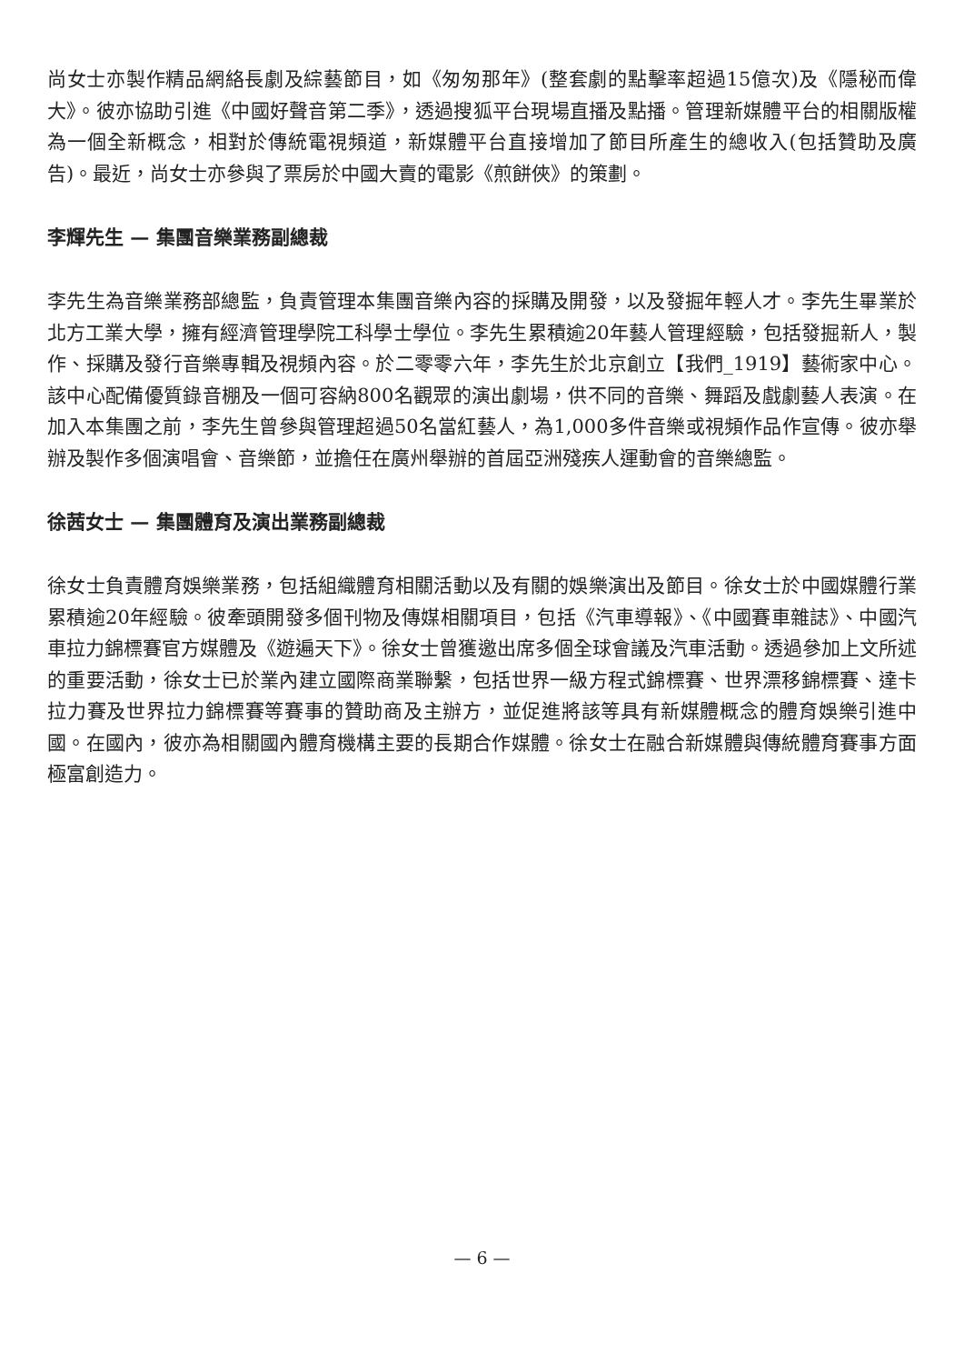尚女士亦製作精品網絡長劇及綜藝節目，如《匆匆那年》(整套劇的點擊率超過15億次)及《隱秘而偉大》。彼亦協助引進《中國好聲音第二季》，透過搜狐平台現場直播及點播。管理新媒體平台的相關版權為一個全新概念，相對於傳統電視頻道，新媒體平台直接增加了節目所產生的總收入(包括贊助及廣告)。最近，尚女士亦參與了票房於中國大賣的電影《煎餅俠》的策劃。
李輝先生 — 集團音樂業務副總裁
李先生為音樂業務部總監，負責管理本集團音樂內容的採購及開發，以及發掘年輕人才。李先生畢業於北方工業大學，擁有經濟管理學院工科學士學位。李先生累積逾20年藝人管理經驗，包括發掘新人，製作、採購及發行音樂專輯及視頻內容。於二零零六年，李先生於北京創立【我們_1919】藝術家中心。該中心配備優質錄音棚及一個可容納800名觀眾的演出劇場，供不同的音樂、舞蹈及戲劇藝人表演。在加入本集團之前，李先生曾參與管理超過50名當紅藝人，為1,000多件音樂或視頻作品作宣傳。彼亦舉辦及製作多個演唱會、音樂節，並擔任在廣州舉辦的首屆亞洲殘疾人運動會的音樂總監。
徐茜女士 — 集團體育及演出業務副總裁
徐女士負責體育娛樂業務，包括組織體育相關活動以及有關的娛樂演出及節目。徐女士於中國媒體行業累積逾20年經驗。彼牽頭開發多個刊物及傳媒相關項目，包括《汽車導報》、《中國賽車雜誌》、中國汽車拉力錦標賽官方媒體及《遊遍天下》。徐女士曾獲邀出席多個全球會議及汽車活動。透過參加上文所述的重要活動，徐女士已於業內建立國際商業聯繫，包括世界一級方程式錦標賽、世界漂移錦標賽、達卡拉力賽及世界拉力錦標賽等賽事的贊助商及主辦方，並促進將該等具有新媒體概念的體育娛樂引進中國。在國內，彼亦為相關國內體育機構主要的長期合作媒體。徐女士在融合新媒體與傳統體育賽事方面極富創造力。
— 6 —